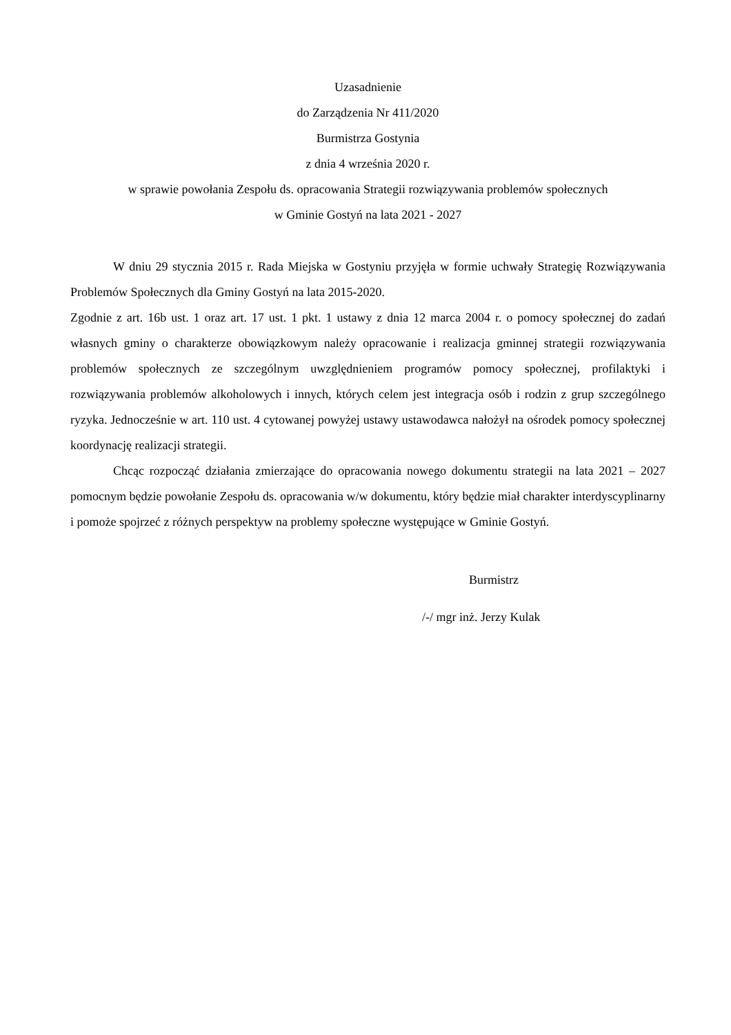Uzasadnienie
do Zarządzenia Nr 411/2020
Burmistrza Gostynia
z dnia 4 września 2020 r.
w sprawie powołania Zespołu ds. opracowania Strategii rozwiązywania problemów społecznych
w Gminie Gostyń na lata 2021 - 2027
W dniu 29 stycznia 2015 r. Rada Miejska w Gostyniu przyjęła w formie uchwały Strategię Rozwiązywania Problemów Społecznych dla Gminy Gostyń na lata 2015-2020.
Zgodnie z art. 16b ust. 1 oraz art. 17 ust. 1 pkt. 1 ustawy z dnia 12 marca 2004 r. o pomocy społecznej do zadań własnych gminy o charakterze obowiązkowym należy opracowanie i realizacja gminnej strategii rozwiązywania problemów społecznych ze szczególnym uwzględnieniem programów pomocy społecznej, profilaktyki i rozwiązywania problemów alkoholowych i innych, których celem jest integracja osób i rodzin z grup szczególnego ryzyka. Jednocześnie w art. 110 ust. 4 cytowanej powyżej ustawy ustawodawca nałożył na ośrodek pomocy społecznej koordynację realizacji strategii.
Chcąc rozpocząć działania zmierzające do opracowania nowego dokumentu strategii na lata 2021 – 2027 pomocnym będzie powołanie Zespołu ds. opracowania w/w dokumentu, który będzie miał charakter interdyscyplinarny i pomoże spojrzeć z różnych perspektyw na problemy społeczne występujące w Gminie Gostyń.
Burmistrz
/-/ mgr inż. Jerzy Kulak